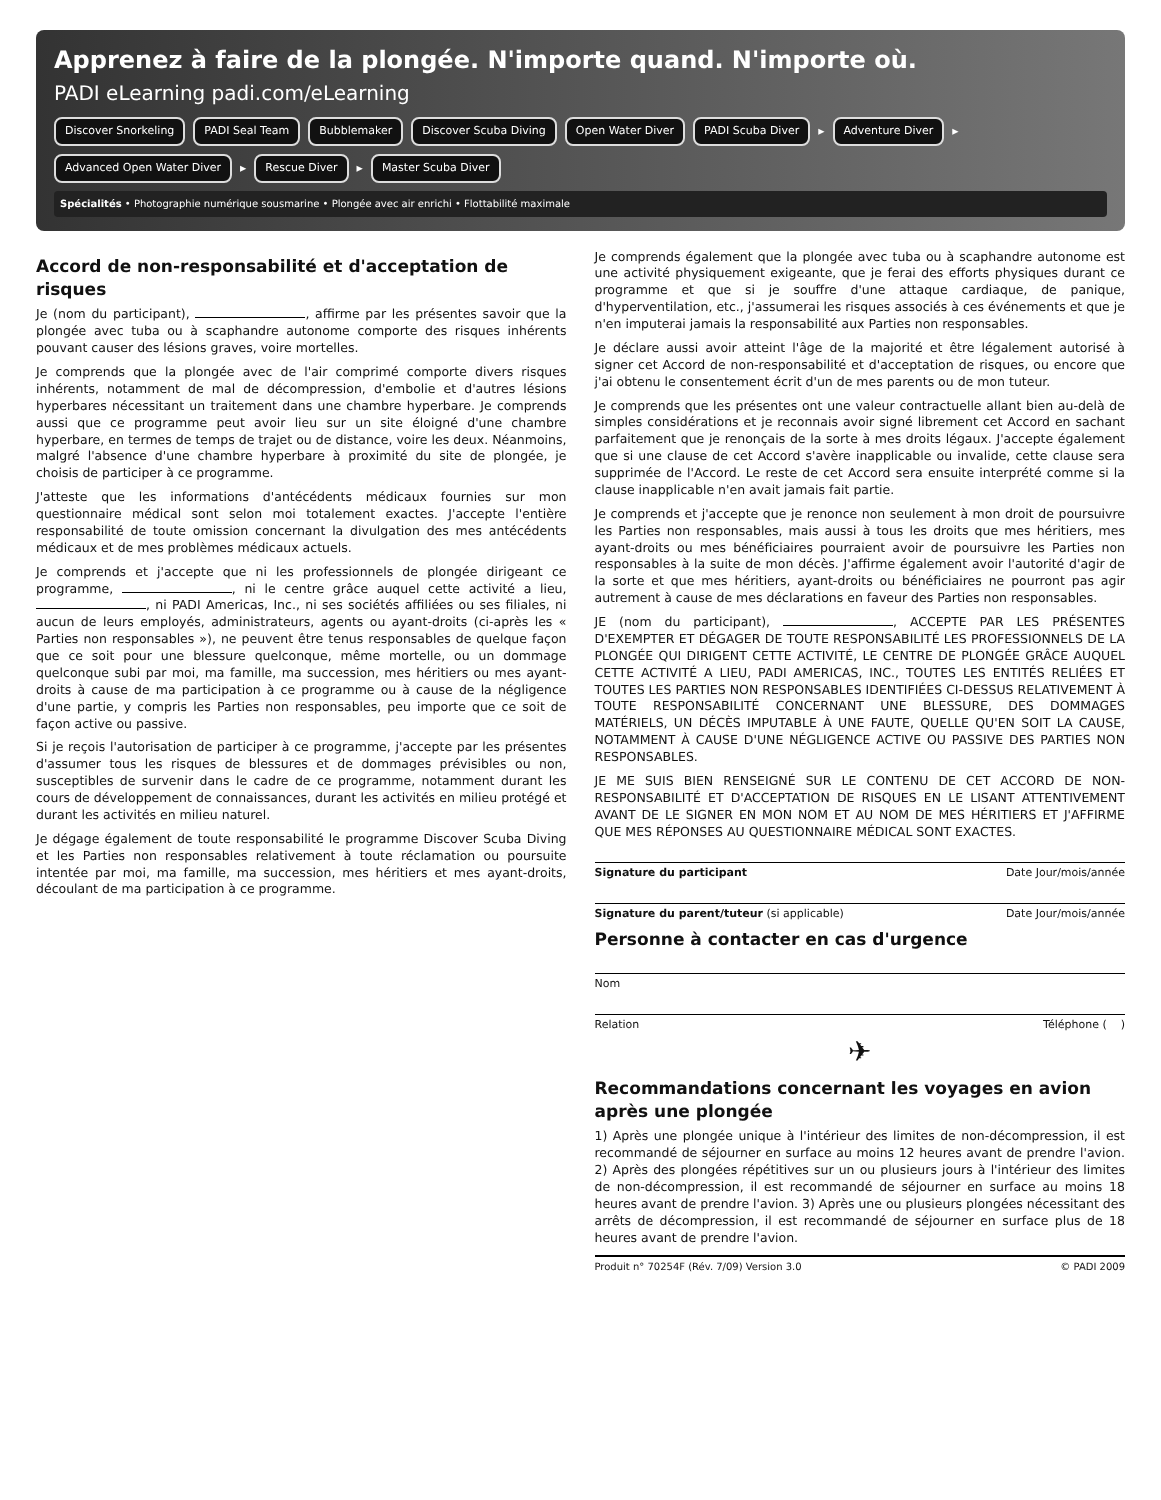Apprenez à faire de la plongée. N'importe quand. N'importe où.
PADI eLearning padi.com/eLearning
Discover Snorkeling PADI Seal Team Bubblemaker Discover Scuba Diving Open Water Diver PADI Scuba Diver ▸ Adventure Diver ▸ Advanced Open Water Diver ▸ Rescue Diver ▸ Master Scuba Diver
Spécialités • Photographie numérique sousmarine • Plongée avec air enrichi • Flottabilité maximale
Accord de non-responsabilité et d'acceptation de risques
Je (nom du participant), , affirme par les présentes savoir que la plongée avec tuba ou à scaphandre autonome comporte des risques inhérents pouvant causer des lésions graves, voire mortelles.
Je comprends que la plongée avec de l'air comprimé comporte divers risques inhérents, notamment de mal de décompression, d'embolie et d'autres lésions hyperbares nécessitant un traitement dans une chambre hyperbare. Je comprends aussi que ce programme peut avoir lieu sur un site éloigné d'une chambre hyperbare, en termes de temps de trajet ou de distance, voire les deux. Néanmoins, malgré l'absence d'une chambre hyperbare à proximité du site de plongée, je choisis de participer à ce programme.
J'atteste que les informations d'antécédents médicaux fournies sur mon questionnaire médical sont selon moi totalement exactes. J'accepte l'entière responsabilité de toute omission concernant la divulgation des mes antécédents médicaux et de mes problèmes médicaux actuels.
Je comprends et j'accepte que ni les professionnels de plongée dirigeant ce programme, , ni le centre grâce auquel cette activité a lieu, , ni PADI Americas, Inc., ni ses sociétés affiliées ou ses filiales, ni aucun de leurs employés, administrateurs, agents ou ayant-droits (ci-après les « Parties non responsables »), ne peuvent être tenus responsables de quelque façon que ce soit pour une blessure quelconque, même mortelle, ou un dommage quelconque subi par moi, ma famille, ma succession, mes héritiers ou mes ayant-droits à cause de ma participation à ce programme ou à cause de la négligence d'une partie, y compris les Parties non responsables, peu importe que ce soit de façon active ou passive.
Si je reçois l'autorisation de participer à ce programme, j'accepte par les présentes d'assumer tous les risques de blessures et de dommages prévisibles ou non, susceptibles de survenir dans le cadre de ce programme, notamment durant les cours de développement de connaissances, durant les activités en milieu protégé et durant les activités en milieu naturel.
Je dégage également de toute responsabilité le programme Discover Scuba Diving et les Parties non responsables relativement à toute réclamation ou poursuite intentée par moi, ma famille, ma succession, mes héritiers et mes ayant-droits, découlant de ma participation à ce programme.
Je comprends également que la plongée avec tuba ou à scaphandre autonome est une activité physiquement exigeante, que je ferai des efforts physiques durant ce programme et que si je souffre d'une attaque cardiaque, de panique, d'hyperventilation, etc., j'assumerai les risques associés à ces événements et que je n'en imputerai jamais la responsabilité aux Parties non responsables.
Je déclare aussi avoir atteint l'âge de la majorité et être légalement autorisé à signer cet Accord de non-responsabilité et d'acceptation de risques, ou encore que j'ai obtenu le consentement écrit d'un de mes parents ou de mon tuteur.
Je comprends que les présentes ont une valeur contractuelle allant bien au-delà de simples considérations et je reconnais avoir signé librement cet Accord en sachant parfaitement que je renonçais de la sorte à mes droits légaux. J'accepte également que si une clause de cet Accord s'avère inapplicable ou invalide, cette clause sera supprimée de l'Accord. Le reste de cet Accord sera ensuite interprété comme si la clause inapplicable n'en avait jamais fait partie.
Je comprends et j'accepte que je renonce non seulement à mon droit de poursuivre les Parties non responsables, mais aussi à tous les droits que mes héritiers, mes ayant-droits ou mes bénéficiaires pourraient avoir de poursuivre les Parties non responsables à la suite de mon décès. J'affirme également avoir l'autorité d'agir de la sorte et que mes héritiers, ayant-droits ou bénéficiaires ne pourront pas agir autrement à cause de mes déclarations en faveur des Parties non responsables.
JE (nom du participant), , ACCEPTE PAR LES PRÉSENTES D'EXEMPTER ET DÉGAGER DE TOUTE RESPONSABILITÉ LES PROFESSIONNELS DE LA PLONGÉE QUI DIRIGENT CETTE ACTIVITÉ, LE CENTRE DE PLONGÉE GRÂCE AUQUEL CETTE ACTIVITÉ A LIEU, PADI AMERICAS, INC., TOUTES LES ENTITÉS RELIÉES ET TOUTES LES PARTIES NON RESPONSABLES IDENTIFIÉES CI-DESSUS RELATIVEMENT À TOUTE RESPONSABILITÉ CONCERNANT UNE BLESSURE, DES DOMMAGES MATÉRIELS, UN DÉCÈS IMPUTABLE À UNE FAUTE, QUELLE QU'EN SOIT LA CAUSE, NOTAMMENT À CAUSE D'UNE NÉGLIGENCE ACTIVE OU PASSIVE DES PARTIES NON RESPONSABLES.
JE ME SUIS BIEN RENSEIGNÉ SUR LE CONTENU DE CET ACCORD DE NON-RESPONSABILITÉ ET D'ACCEPTATION DE RISQUES EN LE LISANT ATTENTIVEMENT AVANT DE LE SIGNER EN MON NOM ET AU NOM DE MES HÉRITIERS ET J'AFFIRME QUE MES RÉPONSES AU QUESTIONNAIRE MÉDICAL SONT EXACTES.
Signature du participant Date Jour/mois/année
Signature du parent/tuteur (si applicable) Date Jour/mois/année
Personne à contacter en cas d'urgence
Nom
Relation Téléphone ( )
✈
Recommandations concernant les voyages en avion après une plongée
1) Après une plongée unique à l'intérieur des limites de non-décompression, il est recommandé de séjourner en surface au moins 12 heures avant de prendre l'avion. 2) Après des plongées répétitives sur un ou plusieurs jours à l'intérieur des limites de non-décompression, il est recommandé de séjourner en surface au moins 18 heures avant de prendre l'avion. 3) Après une ou plusieurs plongées nécessitant des arrêts de décompression, il est recommandé de séjourner en surface plus de 18 heures avant de prendre l'avion.
Produit n° 70254F (Rév. 7/09) Version 3.0 © PADI 2009